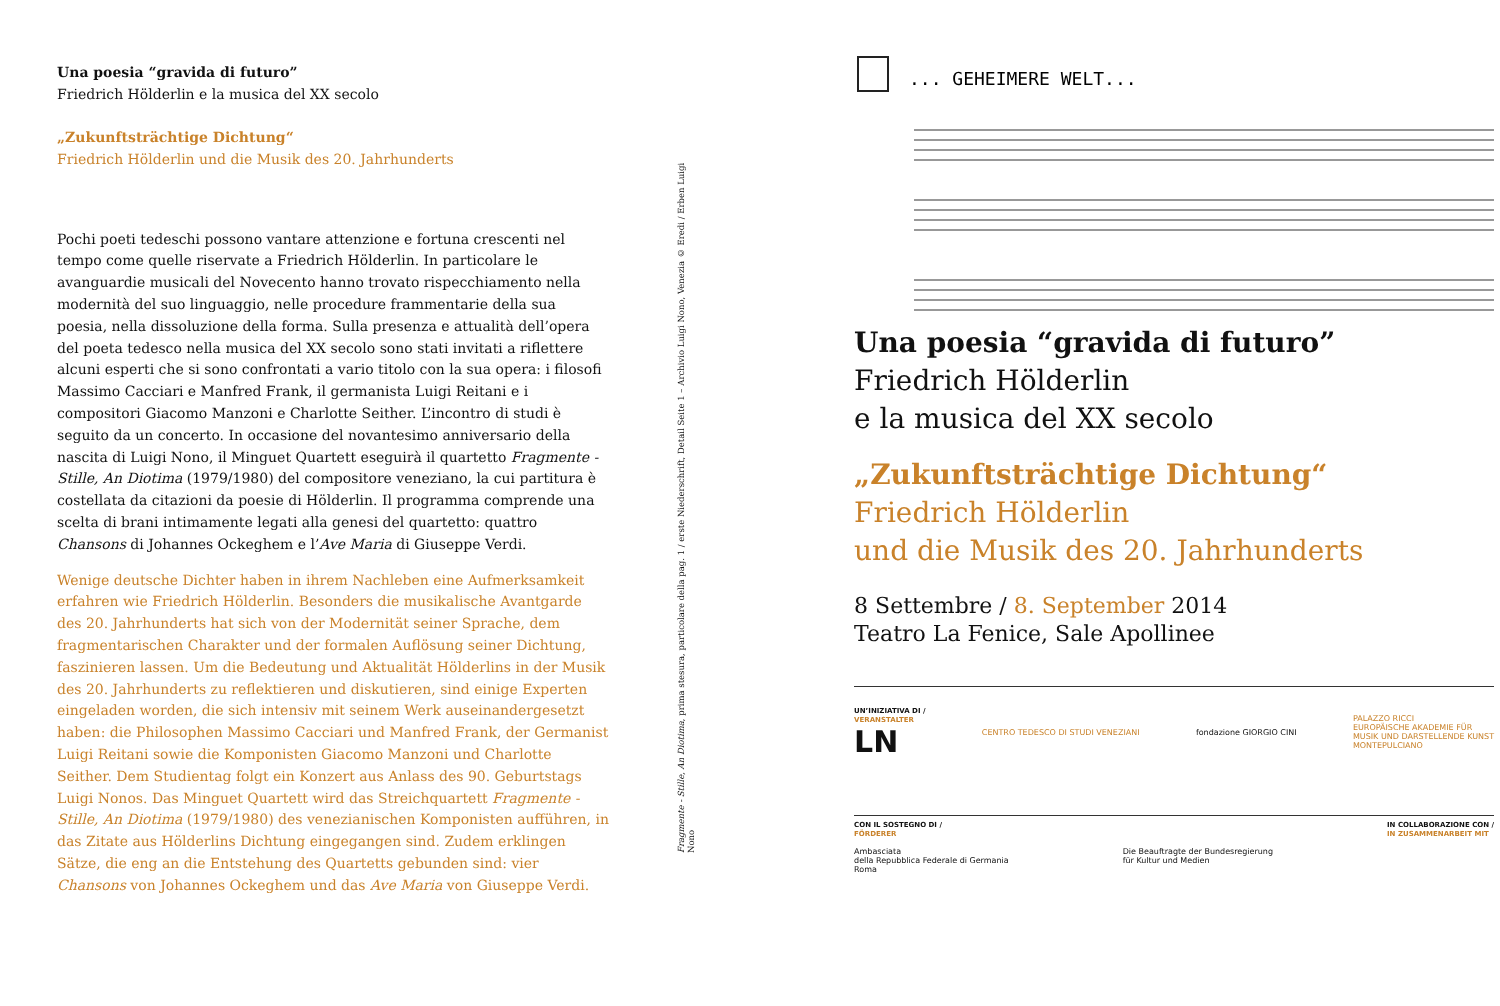Una poesia “gravida di futuro”
Friedrich Hölderlin e la musica del XX secolo
„Zukunftsträchtige Dichtung“
Friedrich Hölderlin und die Musik des 20. Jahrhunderts
Pochi poeti tedeschi possono vantare attenzione e fortuna crescenti nel tempo come quelle riservate a Friedrich Hölderlin. In particolare le avanguardie musicali del Novecento hanno trovato rispecchiamento nella modernità del suo linguaggio, nelle procedure frammentarie della sua poesia, nella dissoluzione della forma. Sulla presenza e attualità dell’opera del poeta tedesco nella musica del XX secolo sono stati invitati a riflettere alcuni esperti che si sono confrontati a vario titolo con la sua opera: i filosofi Massimo Cacciari e Manfred Frank, il germanista Luigi Reitani e i compositori Giacomo Manzoni e Charlotte Seither. L’incontro di studi è seguito da un concerto. In occasione del novantesimo anniversario della nascita di Luigi Nono, il Minguet Quartett eseguirà il quartetto Fragmente - Stille, An Diotima (1979/1980) del compositore veneziano, la cui partitura è costellata da citazioni da poesie di Hölderlin. Il programma comprende una scelta di brani intimamente legati alla genesi del quartetto: quattro Chansons di Johannes Ockeghem e l’Ave Maria di Giuseppe Verdi.
Wenige deutsche Dichter haben in ihrem Nachleben eine Aufmerksamkeit erfahren wie Friedrich Hölderlin. Besonders die musikalische Avantgarde des 20. Jahrhunderts hat sich von der Modernität seiner Sprache, dem fragmentarischen Charakter und der formalen Auflösung seiner Dichtung, faszinieren lassen. Um die Bedeutung und Aktualität Hölderlins in der Musik des 20. Jahrhunderts zu reflektieren und diskutieren, sind einige Experten eingeladen worden, die sich intensiv mit seinem Werk auseinandergesetzt haben: die Philosophen Massimo Cacciari und Manfred Frank, der Germanist Luigi Reitani sowie die Komponisten Giacomo Manzoni und Charlotte Seither. Dem Studientag folgt ein Konzert aus Anlass des 90. Geburtstags Luigi Nonos. Das Minguet Quartett wird das Streichquartett Fragmente - Stille, An Diotima (1979/1980) des venezianischen Komponisten aufführen, in das Zitate aus Hölderlins Dichtung eingegangen sind. Zudem erklingen Sätze, die eng an die Entstehung des Quartetts gebunden sind: vier Chansons von Johannes Ockeghem und das Ave Maria von Giuseppe Verdi.
Fragmente - Stille, An Diotima, prima stesura, particolare della pag. 1 / erste Niederschrift, Detail Seite 1 – Archivio Luigi Nono, Venezia © Eredi / Erben Luigi Nono
... GEHEIMERE WELT...
Una poesia “gravida di futuro”
Friedrich Hölderlin
e la musica del XX secolo
„Zukunftsträchtige Dichtung“
Friedrich Hölderlin
und die Musik des 20. Jahrhunderts
8 Settembre / 8. September 2014
Teatro La Fenice, Sale Apollinee
UN’INIZIATIVA DI /
VERANSTALTER
LN CENTRO TEDESCO DI STUDI VENEZIANI fondazione GIORGIO CINI PALAZZO RICCI
EUROPÄISCHE AKADEMIE FÜR
MUSIK UND DARSTELLENDE KUNST
MONTEPULCIANO
CON IL SOSTEGNO DI /
FÖRDERER
Ambasciata
della Repubblica Federale di Germania
Roma
Die Beauftragte der Bundesregierung
für Kultur und Medien IN COLLABORAZIONE CON /
IN ZUSAMMENARBEIT MIT